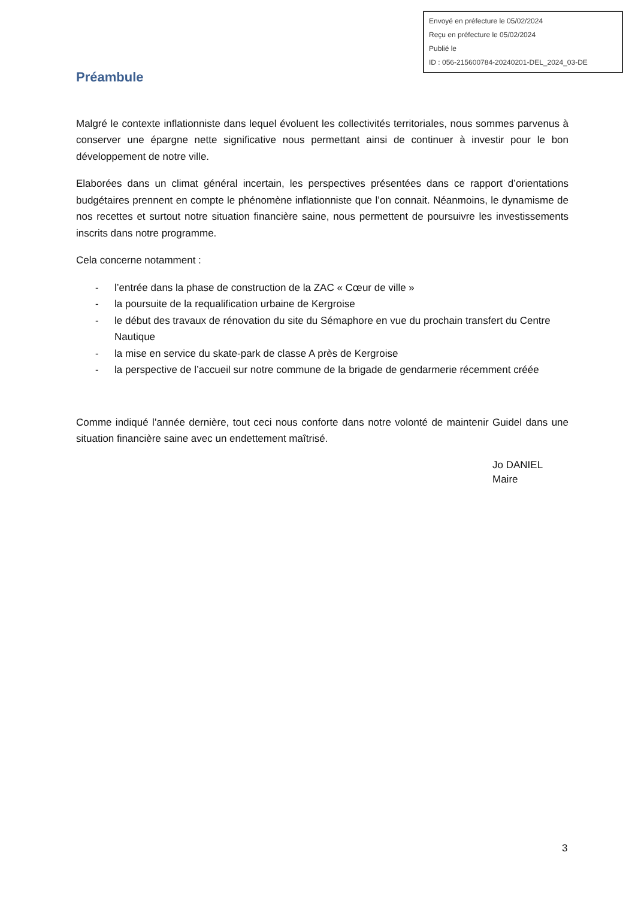Envoyé en préfecture le 05/02/2024
Reçu en préfecture le 05/02/2024
Publié le
ID : 056-215600784-20240201-DEL_2024_03-DE
Préambule
Malgré le contexte inflationniste dans lequel évoluent les collectivités territoriales, nous sommes parvenus à conserver une épargne nette significative nous permettant ainsi de continuer à investir pour le bon développement de notre ville.
Elaborées dans un climat général incertain, les perspectives présentées dans ce rapport d’orientations budgétaires prennent en compte le phénomène inflationniste que l’on connait. Néanmoins, le dynamisme de nos recettes et surtout notre situation financière saine, nous permettent de poursuivre les investissements inscrits dans notre programme.
Cela concerne notamment :
- l’entrée dans la phase de construction de la ZAC « Cœur de ville »
- la poursuite de la requalification urbaine de Kergroise
- le début des travaux de rénovation du site du Sémaphore en vue du prochain transfert du Centre Nautique
- la mise en service du skate-park de classe A près de Kergroise
- la perspective de l’accueil sur notre commune de la brigade de gendarmerie récemment créée
Comme indiqué l’année dernière, tout ceci nous conforte dans notre volonté de maintenir Guidel dans une situation financière saine avec un endettement maîtrisé.
Jo DANIEL
Maire
3